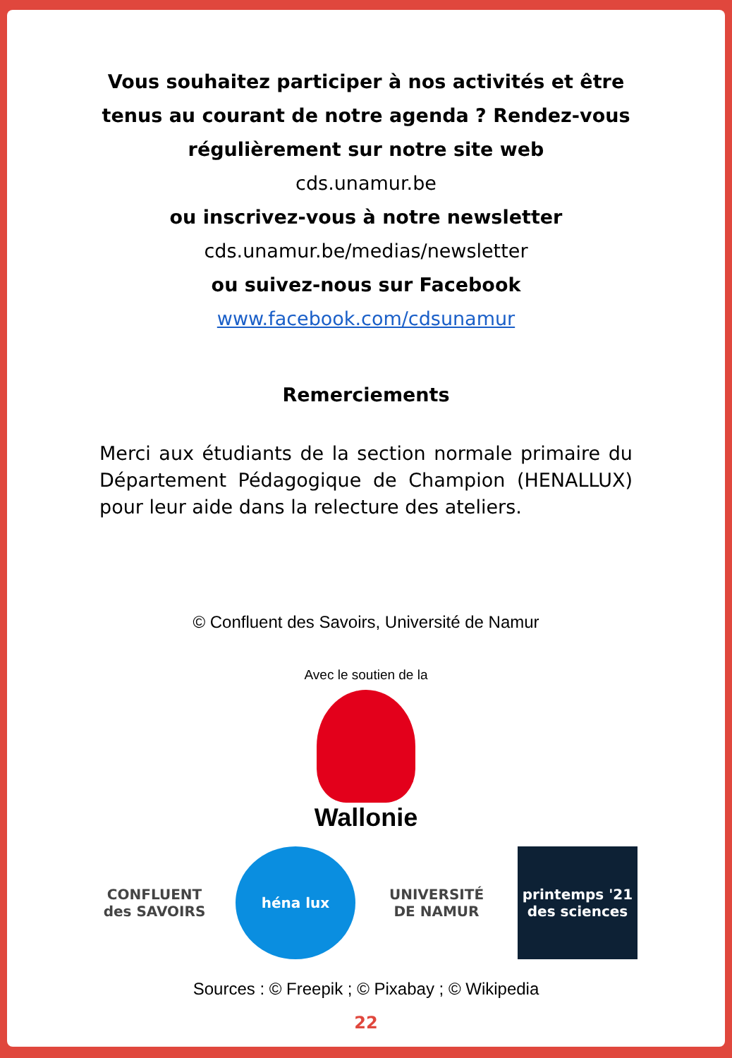Vous souhaitez participer à nos activités et être
tenus au courant de notre agenda ? Rendez-vous
régulièrement sur notre site web
cds.unamur.be
ou inscrivez-vous à notre newsletter
cds.unamur.be/medias/newsletter
ou suivez-nous sur Facebook
www.facebook.com/cdsunamur
Remerciements
Merci aux étudiants de la section normale primaire du Département Pédagogique de Champion (HENALLUX) pour leur aide dans la relecture des ateliers.
© Confluent des Savoirs, Université de Namur
Avec le soutien de la
Wallonie
CONFLUENT
des SAVOIRS
héna lux
UNIVERSITÉ
DE NAMUR
printemps '21 des sciences
Sources : © Freepik ; © Pixabay ; © Wikipedia
22